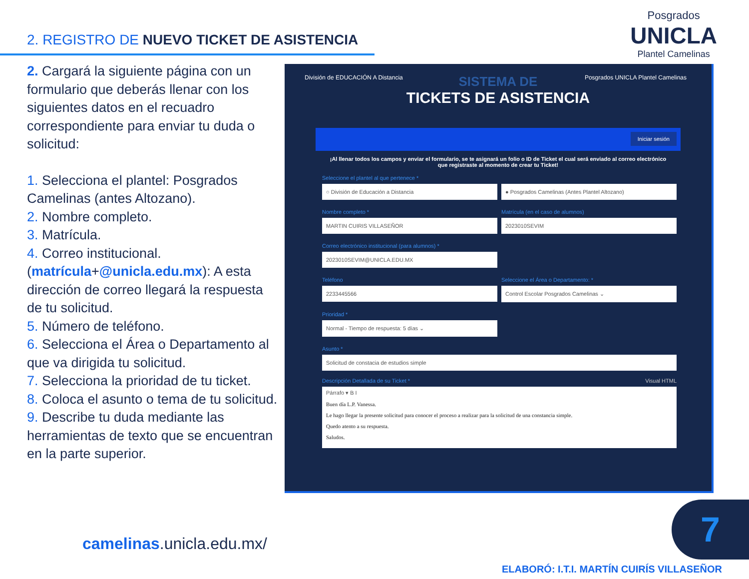2. REGISTRO DE NUEVO TICKET DE ASISTENCIA
Posgrados
UNICLA
Plantel Camelinas
2. Cargará la siguiente página con un formulario que deberás llenar con los siguientes datos en el recuadro correspondiente para enviar tu duda o solicitud:
1. Selecciona el plantel: Posgrados Camelinas (antes Altozano).
2. Nombre completo.
3. Matrícula.
4. Correo institucional. (matrícula+@unicla.edu.mx): A esta dirección de correo llegará la respuesta de tu solicitud.
5. Número de teléfono.
6. Selecciona el Área o Departamento al que va dirigida tu solicitud.
7. Selecciona la prioridad de tu ticket.
8. Coloca el asunto o tema de tu solicitud.
9. Describe tu duda mediante las herramientas de texto que se encuentran en la parte superior.
División de EDUCACIÓN A Distancia
Posgrados UNICLA Plantel Camelinas
SISTEMA DE
TICKETS DE ASISTENCIA
Iniciar sesión
¡Al llenar todos los campos y enviar el formulario, se te asignará un folio o ID de Ticket el cual será enviado al correo electrónico que registraste al momento de crear tu Ticket!
Seleccione el plantel al que pertenece *
○ División de Educación a Distancia
● Posgrados Camelinas (Antes Plantel Altozano)
Nombre completo *
MARTIN CUIRIS VILLASEÑOR
Matrícula (en el caso de alumnos)
2023010SEVIM
Correo electrónico institucional (para alumnos) *
2023010SEVIM@UNICLA.EDU.MX
Teléfono
2233445566
Seleccione el Área o Departamento: *
Control Escolar Posgrados Camelinas ⌄
Prioridad *
Normal - Tiempo de respuesta: 5 días ⌄
Asunto *
Solicitud de constacia de estudios simple
Descripción Detallada de su Ticket * Visual HTML
Párrafo ▾ B I
Buen día L.P. Vanessa.
Le hago llegar la presente solicitud para conocer el proceso a realizar para la solicitud de una constancia simple.
Quedo atento a su respuesta.
Saludos.
camelinas.unicla.edu.mx/
7
ELABORÓ: I.T.I. MARTÍN CUIRÍS VILLASEÑOR